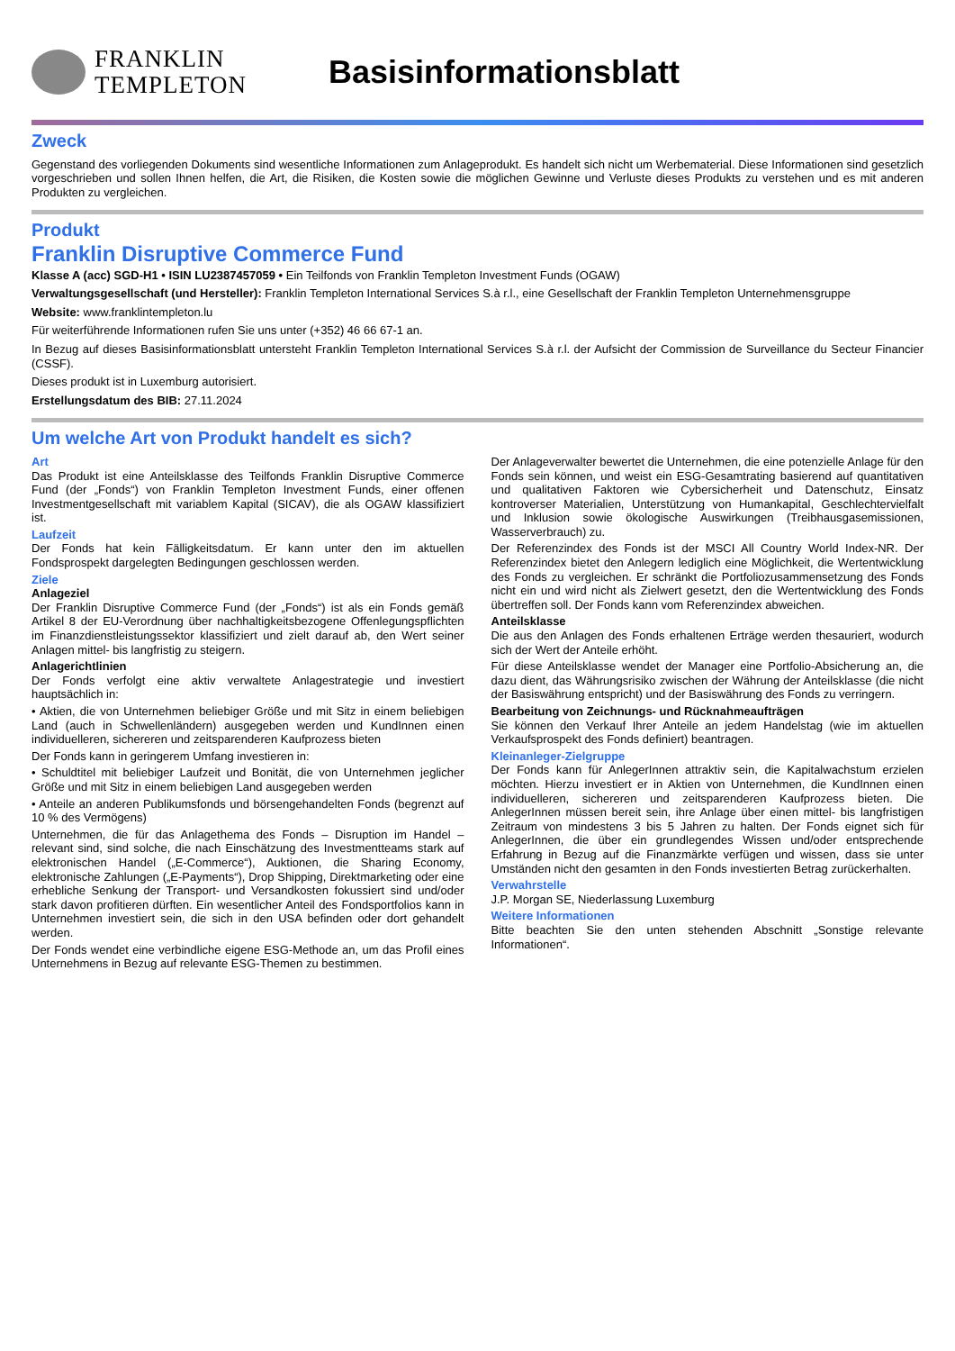FRANKLIN
TEMPLETON
Basisinformationsblatt
Zweck
Gegenstand des vorliegenden Dokuments sind wesentliche Informationen zum Anlageprodukt. Es handelt sich nicht um Werbematerial. Diese Informationen sind gesetzlich vorgeschrieben und sollen Ihnen helfen, die Art, die Risiken, die Kosten sowie die möglichen Gewinne und Verluste dieses Produkts zu verstehen und es mit anderen Produkten zu vergleichen.
Produkt
Franklin Disruptive Commerce Fund
Klasse A (acc) SGD-H1 • ISIN LU2387457059 • Ein Teilfonds von Franklin Templeton Investment Funds (OGAW)
Verwaltungsgesellschaft (und Hersteller): Franklin Templeton International Services S.à r.l., eine Gesellschaft der Franklin Templeton Unternehmensgruppe
Website: www.franklintempleton.lu
Für weiterführende Informationen rufen Sie uns unter (+352) 46 66 67-1 an.
In Bezug auf dieses Basisinformationsblatt untersteht Franklin Templeton International Services S.à r.l. der Aufsicht der Commission de Surveillance du Secteur Financier (CSSF).
Dieses produkt ist in Luxemburg autorisiert.
Erstellungsdatum des BIB: 27.11.2024
Um welche Art von Produkt handelt es sich?
Art
Das Produkt ist eine Anteilsklasse des Teilfonds Franklin Disruptive Commerce Fund (der „Fonds“) von Franklin Templeton Investment Funds, einer offenen Investmentgesellschaft mit variablem Kapital (SICAV), die als OGAW klassifiziert ist.
Laufzeit
Der Fonds hat kein Fälligkeitsdatum. Er kann unter den im aktuellen Fondsprospekt dargelegten Bedingungen geschlossen werden.
Ziele
Anlageziel
Der Franklin Disruptive Commerce Fund (der „Fonds“) ist als ein Fonds gemäß Artikel 8 der EU-Verordnung über nachhaltigkeitsbezogene Offenlegungspflichten im Finanzdienstleistungssektor klassifiziert und zielt darauf ab, den Wert seiner Anlagen mittel- bis langfristig zu steigern.
Anlagerichtlinien
Der Fonds verfolgt eine aktiv verwaltete Anlagestrategie und investiert hauptsächlich in:
• Aktien, die von Unternehmen beliebiger Größe und mit Sitz in einem beliebigen Land (auch in Schwellenländern) ausgegeben werden und KundInnen einen individuelleren, sichereren und zeitsparenderen Kaufprozess bieten
Der Fonds kann in geringerem Umfang investieren in:
• Schuldtitel mit beliebiger Laufzeit und Bonität, die von Unternehmen jeglicher Größe und mit Sitz in einem beliebigen Land ausgegeben werden
• Anteile an anderen Publikumsfonds und börsengehandelten Fonds (begrenzt auf 10 % des Vermögens)
Unternehmen, die für das Anlagethema des Fonds – Disruption im Handel – relevant sind, sind solche, die nach Einschätzung des Investmentteams stark auf elektronischen Handel („E-Commerce“), Auktionen, die Sharing Economy, elektronische Zahlungen („E-Payments“), Drop Shipping, Direktmarketing oder eine erhebliche Senkung der Transport- und Versandkosten fokussiert sind und/oder stark davon profitieren dürften. Ein wesentlicher Anteil des Fondsportfolios kann in Unternehmen investiert sein, die sich in den USA befinden oder dort gehandelt werden.
Der Fonds wendet eine verbindliche eigene ESG-Methode an, um das Profil eines Unternehmens in Bezug auf relevante ESG-Themen zu bestimmen.
Der Anlageverwalter bewertet die Unternehmen, die eine potenzielle Anlage für den Fonds sein können, und weist ein ESG-Gesamtrating basierend auf quantitativen und qualitativen Faktoren wie Cybersicherheit und Datenschutz, Einsatz kontroverser Materialien, Unterstützung von Humankapital, Geschlechtervielfalt und Inklusion sowie ökologische Auswirkungen (Treibhausgasemissionen, Wasserverbrauch) zu.
Der Referenzindex des Fonds ist der MSCI All Country World Index-NR. Der Referenzindex bietet den Anlegern lediglich eine Möglichkeit, die Wertentwicklung des Fonds zu vergleichen. Er schränkt die Portfoliozusammensetzung des Fonds nicht ein und wird nicht als Zielwert gesetzt, den die Wertentwicklung des Fonds übertreffen soll. Der Fonds kann vom Referenzindex abweichen.
Anteilsklasse
Die aus den Anlagen des Fonds erhaltenen Erträge werden thesauriert, wodurch sich der Wert der Anteile erhöht.
Für diese Anteilsklasse wendet der Manager eine Portfolio-Absicherung an, die dazu dient, das Währungsrisiko zwischen der Währung der Anteilsklasse (die nicht der Basiswährung entspricht) und der Basiswährung des Fonds zu verringern.
Bearbeitung von Zeichnungs- und Rücknahmeaufträgen
Sie können den Verkauf Ihrer Anteile an jedem Handelstag (wie im aktuellen Verkaufsprospekt des Fonds definiert) beantragen.
Kleinanleger-Zielgruppe
Der Fonds kann für AnlegerInnen attraktiv sein, die Kapitalwachstum erzielen möchten. Hierzu investiert er in Aktien von Unternehmen, die KundInnen einen individuelleren, sichereren und zeitsparenderen Kaufprozess bieten. Die AnlegerInnen müssen bereit sein, ihre Anlage über einen mittel- bis langfristigen Zeitraum von mindestens 3 bis 5 Jahren zu halten. Der Fonds eignet sich für AnlegerInnen, die über ein grundlegendes Wissen und/oder entsprechende Erfahrung in Bezug auf die Finanzmärkte verfügen und wissen, dass sie unter Umständen nicht den gesamten in den Fonds investierten Betrag zurückerhalten.
Verwahrstelle
J.P. Morgan SE, Niederlassung Luxemburg
Weitere Informationen
Bitte beachten Sie den unten stehenden Abschnitt „Sonstige relevante Informationen“.